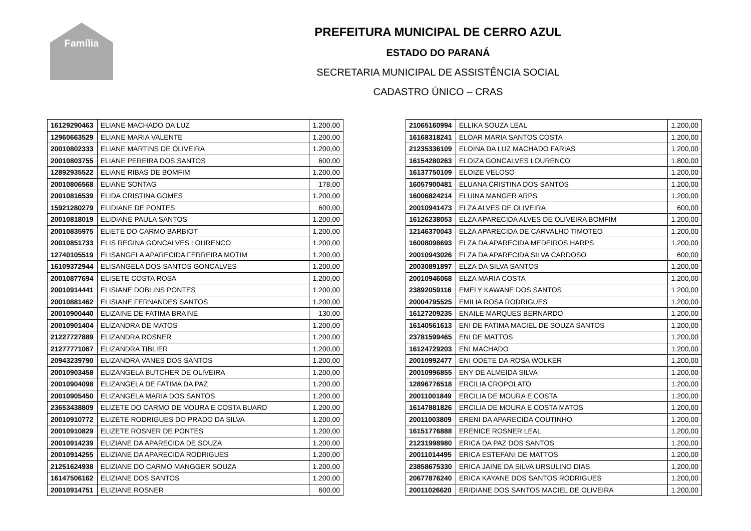Família
PREFEITURA MUNICIPAL DE CERRO AZUL
ESTADO DO PARANÁ
SECRETARIA MUNICIPAL DE ASSISTÊNCIA SOCIAL
CADASTRO ÚNICO – CRAS
| 16129290463 | ELIANE MACHADO DA LUZ | 1.200,00 |
| 12960663529 | ELIANE MARIA VALENTE | 1.200,00 |
| 20010802333 | ELIANE MARTINS DE OLIVEIRA | 1.200,00 |
| 20010803755 | ELIANE PEREIRA DOS SANTOS | 600,00 |
| 12892935522 | ELIANE RIBAS DE BOMFIM | 1.200,00 |
| 20010806568 | ELIANE SONTAG | 178,00 |
| 20010816539 | ELIDA CRISTINA GOMES | 1.200,00 |
| 15921280279 | ELIDIANE DE PONTES | 600,00 |
| 20010818019 | ELIDIANE PAULA SANTOS | 1.200,00 |
| 20010835975 | ELIETE DO CARMO BARBIOT | 1.200,00 |
| 20010851733 | ELIS REGINA GONCALVES LOURENCO | 1.200,00 |
| 12740105519 | ELISANGELA APARECIDA FERREIRA MOTIM | 1.200,00 |
| 16109372944 | ELISANGELA DOS SANTOS GONCALVES | 1.200,00 |
| 20010877694 | ELISETE COSTA ROSA | 1.200,00 |
| 20010914441 | ELISIANE DOBLINS PONTES | 1.200,00 |
| 20010881462 | ELISIANE FERNANDES SANTOS | 1.200,00 |
| 20010900440 | ELIZAINE DE FATIMA BRAINE | 130,00 |
| 20010901404 | ELIZANDRA DE MATOS | 1.200,00 |
| 21227727889 | ELIZANDRA ROSNER | 1.200,00 |
| 21277771067 | ELIZANDRA TIBLIER | 1.200,00 |
| 20943239790 | ELIZANDRA VANES DOS SANTOS | 1.200,00 |
| 20010903458 | ELIZANGELA BUTCHER DE OLIVEIRA | 1.200,00 |
| 20010904098 | ELIZANGELA DE FATIMA DA PAZ | 1.200,00 |
| 20010905450 | ELIZANGELA MARIA DOS SANTOS | 1.200,00 |
| 23653438809 | ELIZETE DO CARMO DE MOURA E COSTA BUARD | 1.200,00 |
| 20010910772 | ELIZETE RODRIGUES DO PRADO DA SILVA | 1.200,00 |
| 20010910829 | ELIZETE ROSNER DE PONTES | 1.200,00 |
| 20010914239 | ELIZIANE DA APARECIDA DE SOUZA | 1.200,00 |
| 20010914255 | ELIZIANE DA APARECIDA RODRIGUES | 1.200,00 |
| 21251624938 | ELIZIANE DO CARMO MANGGER SOUZA | 1.200,00 |
| 16147506162 | ELIZIANE DOS SANTOS | 1.200,00 |
| 20010914751 | ELIZIANE ROSNER | 600,00 |
| 21065160994 | ELLIKA SOUZA LEAL | 1.200,00 |
| 16168318241 | ELOAR MARIA SANTOS COSTA | 1.200,00 |
| 21235336109 | ELOINA DA LUZ MACHADO FARIAS | 1.200,00 |
| 16154280263 | ELOIZA GONCALVES LOURENCO | 1.800,00 |
| 16137750109 | ELOIZE VELOSO | 1.200,00 |
| 16057900481 | ELUANA CRISTINA DOS SANTOS | 1.200,00 |
| 16006824214 | ELUINA MANGER ARPS | 1.200,00 |
| 20010941473 | ELZA ALVES DE OLIVEIRA | 600,00 |
| 16126238053 | ELZA APARECIDA ALVES DE OLIVEIRA BOMFIM | 1.200,00 |
| 12146370043 | ELZA APARECIDA DE CARVALHO TIMOTEO | 1.200,00 |
| 16008098693 | ELZA DA APARECIDA MEDEIROS HARPS | 1.200,00 |
| 20010943026 | ELZA DA APARECIDA SILVA CARDOSO | 600,00 |
| 20030891897 | ELZA DA SILVA SANTOS | 1.200,00 |
| 20010946068 | ELZA MARIA COSTA | 1.200,00 |
| 23892059116 | EMELY KAWANE DOS SANTOS | 1.200,00 |
| 20004795525 | EMILIA ROSA RODRIGUES | 1.200,00 |
| 16127209235 | ENAILE MARQUES BERNARDO | 1.200,00 |
| 16140561613 | ENI DE FATIMA MACIEL DE SOUZA SANTOS | 1.200,00 |
| 23781599465 | ENI DE MATTOS | 1.200,00 |
| 16124729203 | ENI MACHADO | 1.200,00 |
| 20010992477 | ENI ODETE DA ROSA WOLKER | 1.200,00 |
| 20010996855 | ENY DE ALMEIDA SILVA | 1.200,00 |
| 12896776518 | ERCILIA CROPOLATO | 1.200,00 |
| 20011001849 | ERCILIA DE MOURA E COSTA | 1.200,00 |
| 16147881826 | ERCILIA DE MOURA E COSTA MATOS | 1.200,00 |
| 20011003809 | ERENI DA APARECIDA COUTINHO | 1.200,00 |
| 16151776888 | ERENICE ROSNER LEAL | 1.200,00 |
| 21231998980 | ERICA DA PAZ DOS SANTOS | 1.200,00 |
| 20011014495 | ERICA ESTEFANI DE MATTOS | 1.200,00 |
| 23858675330 | ERICA JAINE DA SILVA URSULINO DIAS | 1.200,00 |
| 20677876240 | ERICA KAYANE DOS SANTOS RODRIGUES | 1.200,00 |
| 20011026620 | ERIDIANE DOS SANTOS MACIEL DE OLIVEIRA | 1.200,00 |